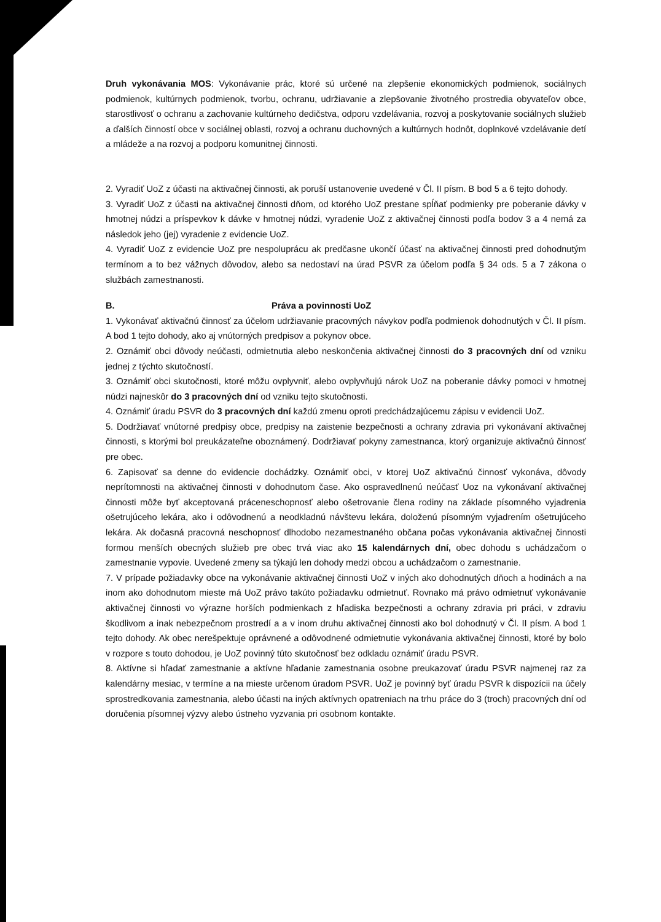Druh vykonávania MOS: Vykonávanie prác, ktoré sú určené na zlepšenie ekonomických podmienok, sociálnych podmienok, kultúrnych podmienok, tvorbu, ochranu, udržiavanie a zlepšovanie životného prostredia obyvateľov obce, starostlivosť o ochranu a zachovanie kultúrneho dedičstva, odporu vzdelávania, rozvoj a poskytovanie sociálnych služieb a ďalších činností obce v sociálnej oblasti, rozvoj a ochranu duchovných a kultúrnych hodnôt, doplnkové vzdelávanie detí a mládeže a na rozvoj a podporu komunitnej činnosti.
2. Vyradiť UoZ z účasti na aktivačnej činnosti, ak poruší ustanovenie uvedené v Čl. II písm. B bod 5 a 6 tejto dohody.
3. Vyradiť UoZ z účasti na aktivačnej činnosti dňom, od ktorého UoZ prestane spĺňať podmienky pre poberanie dávky v hmotnej núdzi a príspevkov k dávke v hmotnej núdzi, vyradenie UoZ z aktivačnej činnosti podľa bodov 3 a 4 nemá za následok jeho (jej) vyradenie z evidencie UoZ.
4. Vyradiť UoZ z evidencie UoZ pre nespoluprácu ak predčasne ukončí účasť na aktivačnej činnosti pred dohodnutým termínom a to bez vážnych dôvodov, alebo sa nedostaví na úrad PSVR za účelom podľa § 34 ods. 5 a 7 zákona o službách zamestnanosti.
B. Práva a povinnosti UoZ
1. Vykonávať aktivačnú činnosť za účelom udržiavanie pracovných návykov podľa podmienok dohodnutých v Čl. II písm. A bod 1 tejto dohody, ako aj vnútorných predpisov a pokynov obce.
2. Oznámiť obci dôvody neúčasti, odmietnutia alebo neskončenia aktivačnej činnosti do 3 pracovných dní od vzniku jednej z týchto skutočností.
3. Oznámiť obci skutočnosti, ktoré môžu ovplyvniť, alebo ovplyvňujú nárok UoZ na poberanie dávky pomoci v hmotnej núdzi najneskôr do 3 pracovných dní od vzniku tejto skutočnosti.
4. Oznámiť úradu PSVR do 3 pracovných dní každú zmenu oproti predchádzajúcemu zápisu v evidencii UoZ.
5. Dodržiavať vnútorné predpisy obce, predpisy na zaistenie bezpečnosti a ochrany zdravia pri vykonávaní aktivačnej činnosti, s ktorými bol preukázateľne oboznámený. Dodržiavať pokyny zamestnanca, ktorý organizuje aktivačnú činnosť pre obec.
6. Zapisovať sa denne do evidencie dochádzky. Oznámiť obci, v ktorej UoZ aktivačnú činnosť vykonáva, dôvody neprítomnosti na aktivačnej činnosti v dohodnutom čase. Ako ospravedlnenú neúčasť Uoz na vykonávaní aktivačnej činnosti môže byť akceptovaná práceneschopnosť alebo ošetrovanie člena rodiny na základe písomného vyjadrenia ošetrujúceho lekára, ako i odôvodnenú a neodkladnú návštevu lekára, doloženú písomným vyjadrením ošetrujúceho lekára. Ak dočasná pracovná neschopnosť dlhodobo nezamestnaného občana počas vykonávania aktivačnej činnosti formou menších obecných služieb pre obec trvá viac ako 15 kalendárnych dní, obec dohodu s uchádzačom o zamestnanie vypovie. Uvedené zmeny sa týkajú len dohody medzi obcou a uchádzačom o zamestnanie.
7. V prípade požiadavky obce na vykonávanie aktivačnej činnosti UoZ v iných ako dohodnutých dňoch a hodinách a na inom ako dohodnutom mieste má UoZ právo takúto požiadavku odmietnuť. Rovnako má právo odmietnuť vykonávanie aktivačnej činnosti vo výrazne horších podmienkach z hľadiska bezpečnosti a ochrany zdravia pri práci, v zdraviu škodlivom a inak nebezpečnom prostredí a a v inom druhu aktivačnej činnosti ako bol dohodnutý v Čl. II písm. A bod 1 tejto dohody. Ak obec nerešpektuje oprávnené a odôvodnené odmietnutie vykonávania aktivačnej činnosti, ktoré by bolo v rozpore s touto dohodou, je UoZ povinný túto skutočnosť bez odkladu oznámiť úradu PSVR.
8. Aktívne si hľadať zamestnanie a aktívne hľadanie zamestnania osobne preukazovať úradu PSVR najmenej raz za kalendárny mesiac, v termíne a na mieste určenom úradom PSVR. UoZ je povinný byť úradu PSVR k dispozícii na účely sprostredkovania zamestnania, alebo účasti na iných aktívnych opatreniach na trhu práce do 3 (troch) pracovných dní od doručenia písomnej výzvy alebo ústneho vyzvania pri osobnom kontakte.